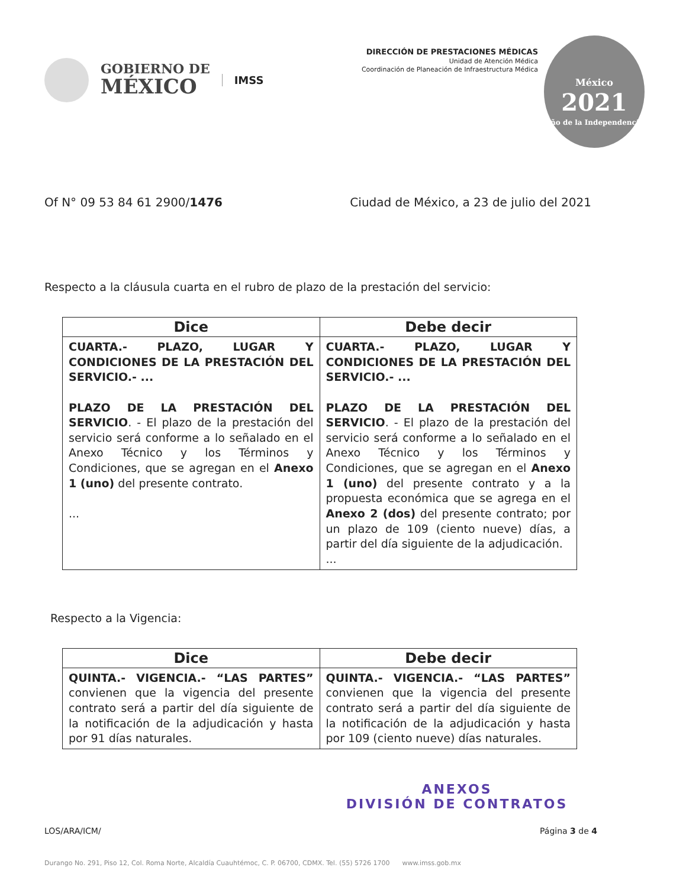GOBIERNO DE
MÉXICO
IMSS
DIRECCIÓN DE PRESTACIONES MÉDICAS
Unidad de Atención Médica
Coordinación de Planeación de Infraestructura Médica
México
2021
Año de la Independencia
Of N° 09 53 84 61 2900/1476 Ciudad de México, a 23 de julio del 2021
Respecto a la cláusula cuarta en el rubro de plazo de la prestación del servicio:
| Dice | Debe decir |
| --- | --- |
| CUARTA.- PLAZO, LUGAR Y CONDICIONES DE LA PRESTACIÓN DEL SERVICIO.- ... PLAZO DE LA PRESTACIÓN DEL SERVICIO . - El plazo de la prestación del servicio será conforme a lo señalado en el Anexo Técnico y los Términos y Condiciones, que se agregan en el Anexo 1 (uno) del presente contrato. ... | CUARTA.- PLAZO, LUGAR Y CONDICIONES DE LA PRESTACIÓN DEL SERVICIO.- ... PLAZO DE LA PRESTACIÓN DEL SERVICIO . - El plazo de la prestación del servicio será conforme a lo señalado en el Anexo Técnico y los Términos y Condiciones, que se agregan en el Anexo 1 (uno) del presente contrato y a la propuesta económica que se agrega en el Anexo 2 (dos) del presente contrato; por un plazo de 109 (ciento nueve) días, a partir del día siguiente de la adjudicación. ... |
Respecto a la Vigencia:
| Dice | Debe decir |
| --- | --- |
| QUINTA.- VIGENCIA.- “LAS PARTES” convienen que la vigencia del presente contrato será a partir del día siguiente de la notificación de la adjudicación y hasta por 91 días naturales. | QUINTA.- VIGENCIA.- “LAS PARTES” convienen que la vigencia del presente contrato será a partir del día siguiente de la notificación de la adjudicación y hasta por 109 (ciento nueve) días naturales. |
ANEXOS
DIVISIÓN DE CONTRATOS
LOS/ARA/ICM/ Página 3 de 4
Durango No. 291, Piso 12, Col. Roma Norte, Alcaldía Cuauhtémoc, C. P. 06700, CDMX. Tel. (55) 5726 1700 www.imss.gob.mx